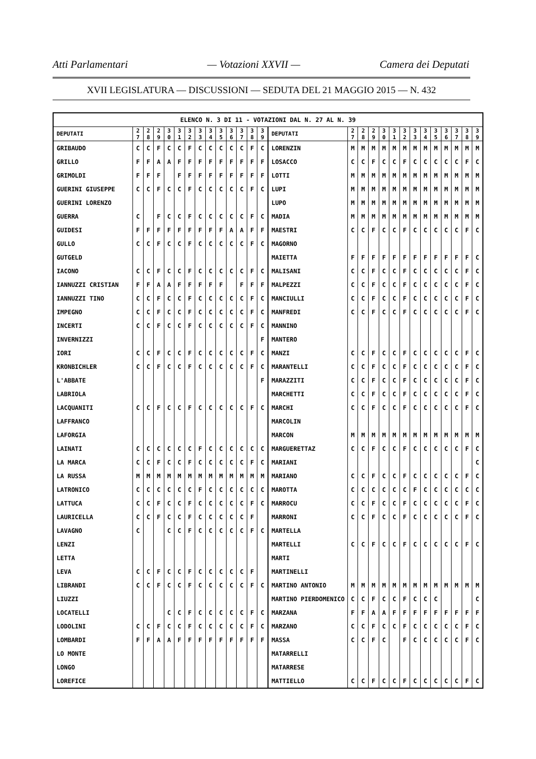Atti Parlamentari — Votazioni XXVII — Camera dei Deputati
XVII LEGISLATURA — DISCUSSIONI — SEDUTA DEL 21 MAGGIO 2015 — N. 432
| ELENCO N. 3 DI 11 - VOTAZIONI DAL N. 27 AL N. 39 | | | | | | | | | | | | | | | | | | | | | | | | | | | |
| DEPUTATI | 2 7 | 2 8 | 2 9 | 3 0 | 3 1 | 3 2 | 3 3 | 3 4 | 3 5 | 3 6 | 3 7 | 3 8 | 3 9 | DEPUTATI | 2 7 | 2 8 | 2 9 | 3 0 | 3 1 | 3 2 | 3 3 | 3 4 | 3 5 | 3 6 | 3 7 | 3 8 | 3 9 |
| GRIBAUDO | C | C | F | C | C | F | C | C | C | C | C | F | C | LORENZIN | M | M | M | M | M | M | M | M | M | M | M | M | M |
| GRILLO | F | F | A | A | F | F | F | F | F | F | F | F | F | LOSACCO | C | C | F | C | C | F | C | C | C | C | C | F | C |
| GRIMOLDI | F | F | F | | F | F | F | F | F | F | F | F | F | LOTTI | M | M | M | M | M | M | M | M | M | M | M | M | M |
| GUERINI GIUSEPPE | C | C | F | C | C | F | C | C | C | C | C | F | C | LUPI | M | M | M | M | M | M | M | M | M | M | M | M | M |
| GUERINI LORENZO | | | | | | | | | | | | | | LUPO | M | M | M | M | M | M | M | M | M | M | M | M | M |
| GUERRA | C | | F | C | C | F | C | C | C | C | C | F | C | MADIA | M | M | M | M | M | M | M | M | M | M | M | M | M |
| GUIDESI | F | F | F | F | F | F | F | F | F | A | A | F | F | MAESTRI | C | C | F | C | C | F | C | C | C | C | C | F | C |
| GULLO | C | C | F | C | C | F | C | C | C | C | C | F | C | MAGORNO | | | | | | | | | | | | | |
| GUTGELD | | | | | | | | | | | | | | MAIETTA | F | F | F | F | F | F | F | F | F | F | F | F | C |
| IACONO | C | C | F | C | C | F | C | C | C | C | C | F | C | MALISANI | C | C | F | C | C | F | C | C | C | C | C | F | C |
| IANNUZZI CRISTIAN | F | F | A | A | F | F | F | F | F | | F | F | F | MALPEZZI | C | C | F | C | C | F | C | C | C | C | C | F | C |
| IANNUZZI TINO | C | C | F | C | C | F | C | C | C | C | C | F | C | MANCIULLI | C | C | F | C | C | F | C | C | C | C | C | F | C |
| IMPEGNO | C | C | F | C | C | F | C | C | C | C | C | F | C | MANFREDI | C | C | F | C | C | F | C | C | C | C | C | F | C |
| INCERTI | C | C | F | C | C | F | C | C | C | C | C | F | C | MANNINO | | | | | | | | | | | | | |
| INVERNIZZI | | | | | | | | | | | | | F | MANTERO | | | | | | | | | | | | | |
| IORI | C | C | F | C | C | F | C | C | C | C | C | F | C | MANZI | C | C | F | C | C | F | C | C | C | C | C | F | C |
| KRONBICHLER | C | C | F | C | C | F | C | C | C | C | C | F | C | MARANTELLI | C | C | F | C | C | F | C | C | C | C | C | F | C |
| L'ABBATE | | | | | | | | | | | | | F | MARAZZITI | C | C | F | C | C | F | C | C | C | C | C | F | C |
| LABRIOLA | | | | | | | | | | | | | | MARCHETTI | C | C | F | C | C | F | C | C | C | C | C | F | C |
| LACQUANITI | C | C | F | C | C | F | C | C | C | C | C | F | C | MARCHI | C | C | F | C | C | F | C | C | C | C | C | F | C |
| LAFFRANCO | | | | | | | | | | | | | | MARCOLIN | | | | | | | | | | | | | |
| LAFORGIA | | | | | | | | | | | | | | MARCON | M | M | M | M | M | M | M | M | M | M | M | M | M |
| LAINATI | C | C | C | C | C | C | F | C | C | C | C | C | C | MARGUERETTAZ | C | C | F | C | C | F | C | C | C | C | C | F | C |
| LA MARCA | C | C | F | C | C | F | C | C | C | C | C | F | C | MARIANI | | | | | | | | | | | | | C |
| LA RUSSA | M | M | M | M | M | M | M | M | M | M | M | M | M | MARIANO | C | C | F | C | C | F | C | C | C | C | C | F | C |
| LATRONICO | C | C | C | C | C | C | F | C | C | C | C | C | C | MAROTTA | C | C | C | C | C | C | F | C | C | C | C | C | C |
| LATTUCA | C | C | F | C | C | F | C | C | C | C | C | F | C | MARROCU | C | C | F | C | C | F | C | C | C | C | C | F | C |
| LAURICELLA | C | C | F | C | C | F | C | C | C | C | C | F | | MARRONI | C | C | F | C | C | F | C | C | C | C | C | F | C |
| LAVAGNO | C | | | C | C | F | C | C | C | C | C | F | C | MARTELLA | | | | | | | | | | | | | |
| LENZI | | | | | | | | | | | | | | MARTELLI | C | C | F | C | C | F | C | C | C | C | C | F | C |
| LETTA | | | | | | | | | | | | | | MARTI | | | | | | | | | | | | | |
| LEVA | C | C | F | C | C | F | C | C | C | C | C | F | | MARTINELLI | | | | | | | | | | | | | |
| LIBRANDI | C | C | F | C | C | F | C | C | C | C | C | F | C | MARTINO ANTONIO | M | M | M | M | M | M | M | M | M | M | M | M | M |
| LIUZZI | | | | | | | | | | | | | | MARTINO PIERDOMENICO | C | C | F | C | C | F | C | C | C | | | | C |
| LOCATELLI | | | | C | C | F | C | C | C | C | C | F | C | MARZANA | F | F | A | A | F | F | F | F | F | F | F | F | F |
| LODOLINI | C | C | F | C | C | F | C | C | C | C | C | F | C | MARZANO | C | C | F | C | C | F | C | C | C | C | C | F | C |
| LOMBARDI | F | F | A | A | F | F | F | F | F | F | F | F | F | MASSA | C | C | F | C | | F | C | C | C | C | C | F | C |
| LO MONTE | | | | | | | | | | | | | | MATARRELLI | | | | | | | | | | | | | |
| LONGO | | | | | | | | | | | | | | MATARRESE | | | | | | | | | | | | | |
| LOREFICE | | | | | | | | | | | | | | MATTIELLO | C | C | F | C | C | F | C | C | C | C | C | F | C |